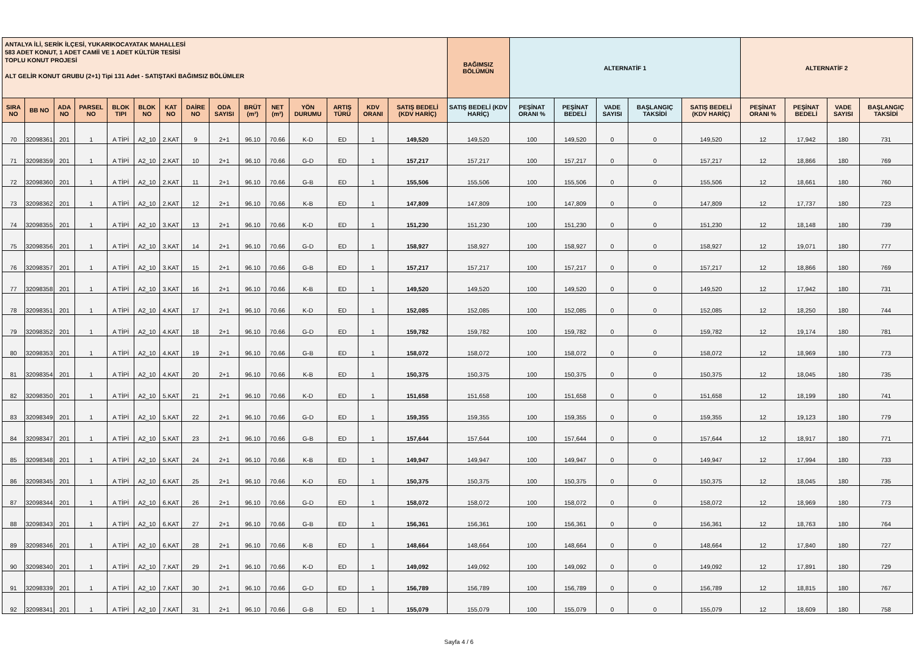| ANTALYA İLİ, SERİK İLÇESİ, YUKARIKOCAYATAK MAHALLESİ 583 ADET KONUT, 1 ADET CAMİİ VE 1 ADET KÜLTÜR TESİSİ TOPLU KONUT PROJESİ ALT GELİR KONUT GRUBU (2+1) Tipi 131 Adet - SATIŞTAKİ BAĞIMSIZ BÖLÜMLER | | | | | | | | | | | | | | | BAĞIMSIZ BÖLÜMÜN | ALTERNATİF 1 | | | | | ALTERNATİF 2 | | | |
| --- | --- | --- | --- | --- | --- | --- | --- | --- | --- | --- | --- | --- | --- | --- | --- | --- | --- | --- | --- | --- | --- | --- | --- | --- |
| SIRA NO | BB NO | ADA NO | PARSEL NO | BLOK TIPI | BLOK NO | KAT NO | DAİRE NO | ODA SAYISI | BRÜT (m²) | NET (m²) | YÖN DURUMU | ARTIŞ TÜRÜ | KDV ORANI | SATIŞ BEDELİ (KDV HARİÇ) | SATIŞ BEDELİ (KDV HARİÇ) | PEŞİNAT ORANI % | PEŞİNAT BEDELİ | VADE SAYISI | BAŞLANGIÇ TAKSİDİ | SATIŞ BEDELİ (KDV HARİÇ) | PEŞİNAT ORANI % | PEŞİNAT BEDELİ | VADE SAYISI | BAŞLANGIÇ TAKSİDİ |
| 70 | 32098361 | 201 | 1 | A TİPİ | A2_10 | 2.KAT | 9 | 2+1 | 96.10 | 70.66 | K-D | ED | 1 | 149,520 | 149,520 | 100 | 149,520 | 0 | 0 | 149,520 | 12 | 17,942 | 180 | 731 |
| 71 | 32098359 | 201 | 1 | A TİPİ | A2_10 | 2.KAT | 10 | 2+1 | 96.10 | 70.66 | G-D | ED | 1 | 157,217 | 157,217 | 100 | 157,217 | 0 | 0 | 157,217 | 12 | 18,866 | 180 | 769 |
| 72 | 32098360 | 201 | 1 | A TİPİ | A2_10 | 2.KAT | 11 | 2+1 | 96.10 | 70.66 | G-B | ED | 1 | 155,506 | 155,506 | 100 | 155,506 | 0 | 0 | 155,506 | 12 | 18,661 | 180 | 760 |
| 73 | 32098362 | 201 | 1 | A TİPİ | A2_10 | 2.KAT | 12 | 2+1 | 96.10 | 70.66 | K-B | ED | 1 | 147,809 | 147,809 | 100 | 147,809 | 0 | 0 | 147,809 | 12 | 17,737 | 180 | 723 |
| 74 | 32098355 | 201 | 1 | A TİPİ | A2_10 | 3.KAT | 13 | 2+1 | 96.10 | 70.66 | K-D | ED | 1 | 151,230 | 151,230 | 100 | 151,230 | 0 | 0 | 151,230 | 12 | 18,148 | 180 | 739 |
| 75 | 32098356 | 201 | 1 | A TİPİ | A2_10 | 3.KAT | 14 | 2+1 | 96.10 | 70.66 | G-D | ED | 1 | 158,927 | 158,927 | 100 | 158,927 | 0 | 0 | 158,927 | 12 | 19,071 | 180 | 777 |
| 76 | 32098357 | 201 | 1 | A TİPİ | A2_10 | 3.KAT | 15 | 2+1 | 96.10 | 70.66 | G-B | ED | 1 | 157,217 | 157,217 | 100 | 157,217 | 0 | 0 | 157,217 | 12 | 18,866 | 180 | 769 |
| 77 | 32098358 | 201 | 1 | A TİPİ | A2_10 | 3.KAT | 16 | 2+1 | 96.10 | 70.66 | K-B | ED | 1 | 149,520 | 149,520 | 100 | 149,520 | 0 | 0 | 149,520 | 12 | 17,942 | 180 | 731 |
| 78 | 32098351 | 201 | 1 | A TİPİ | A2_10 | 4.KAT | 17 | 2+1 | 96.10 | 70.66 | K-D | ED | 1 | 152,085 | 152,085 | 100 | 152,085 | 0 | 0 | 152,085 | 12 | 18,250 | 180 | 744 |
| 79 | 32098352 | 201 | 1 | A TİPİ | A2_10 | 4.KAT | 18 | 2+1 | 96.10 | 70.66 | G-D | ED | 1 | 159,782 | 159,782 | 100 | 159,782 | 0 | 0 | 159,782 | 12 | 19,174 | 180 | 781 |
| 80 | 32098353 | 201 | 1 | A TİPİ | A2_10 | 4.KAT | 19 | 2+1 | 96.10 | 70.66 | G-B | ED | 1 | 158,072 | 158,072 | 100 | 158,072 | 0 | 0 | 158,072 | 12 | 18,969 | 180 | 773 |
| 81 | 32098354 | 201 | 1 | A TİPİ | A2_10 | 4.KAT | 20 | 2+1 | 96.10 | 70.66 | K-B | ED | 1 | 150,375 | 150,375 | 100 | 150,375 | 0 | 0 | 150,375 | 12 | 18,045 | 180 | 735 |
| 82 | 32098350 | 201 | 1 | A TİPİ | A2_10 | 5.KAT | 21 | 2+1 | 96.10 | 70.66 | K-D | ED | 1 | 151,658 | 151,658 | 100 | 151,658 | 0 | 0 | 151,658 | 12 | 18,199 | 180 | 741 |
| 83 | 32098349 | 201 | 1 | A TİPİ | A2_10 | 5.KAT | 22 | 2+1 | 96.10 | 70.66 | G-D | ED | 1 | 159,355 | 159,355 | 100 | 159,355 | 0 | 0 | 159,355 | 12 | 19,123 | 180 | 779 |
| 84 | 32098347 | 201 | 1 | A TİPİ | A2_10 | 5.KAT | 23 | 2+1 | 96.10 | 70.66 | G-B | ED | 1 | 157,644 | 157,644 | 100 | 157,644 | 0 | 0 | 157,644 | 12 | 18,917 | 180 | 771 |
| 85 | 32098348 | 201 | 1 | A TİPİ | A2_10 | 5.KAT | 24 | 2+1 | 96.10 | 70.66 | K-B | ED | 1 | 149,947 | 149,947 | 100 | 149,947 | 0 | 0 | 149,947 | 12 | 17,994 | 180 | 733 |
| 86 | 32098345 | 201 | 1 | A TİPİ | A2_10 | 6.KAT | 25 | 2+1 | 96.10 | 70.66 | K-D | ED | 1 | 150,375 | 150,375 | 100 | 150,375 | 0 | 0 | 150,375 | 12 | 18,045 | 180 | 735 |
| 87 | 32098344 | 201 | 1 | A TİPİ | A2_10 | 6.KAT | 26 | 2+1 | 96.10 | 70.66 | G-D | ED | 1 | 158,072 | 158,072 | 100 | 158,072 | 0 | 0 | 158,072 | 12 | 18,969 | 180 | 773 |
| 88 | 32098343 | 201 | 1 | A TİPİ | A2_10 | 6.KAT | 27 | 2+1 | 96.10 | 70.66 | G-B | ED | 1 | 156,361 | 156,361 | 100 | 156,361 | 0 | 0 | 156,361 | 12 | 18,763 | 180 | 764 |
| 89 | 32098346 | 201 | 1 | A TİPİ | A2_10 | 6.KAT | 28 | 2+1 | 96.10 | 70.66 | K-B | ED | 1 | 148,664 | 148,664 | 100 | 148,664 | 0 | 0 | 148,664 | 12 | 17,840 | 180 | 727 |
| 90 | 32098340 | 201 | 1 | A TİPİ | A2_10 | 7.KAT | 29 | 2+1 | 96.10 | 70.66 | K-D | ED | 1 | 149,092 | 149,092 | 100 | 149,092 | 0 | 0 | 149,092 | 12 | 17,891 | 180 | 729 |
| 91 | 32098339 | 201 | 1 | A TİPİ | A2_10 | 7.KAT | 30 | 2+1 | 96.10 | 70.66 | G-D | ED | 1 | 156,789 | 156,789 | 100 | 156,789 | 0 | 0 | 156,789 | 12 | 18,815 | 180 | 767 |
| 92 | 32098341 | 201 | 1 | A TİPİ | A2_10 | 7.KAT | 31 | 2+1 | 96.10 | 70.66 | G-B | ED | 1 | 155,079 | 155,079 | 100 | 155,079 | 0 | 0 | 155,079 | 12 | 18,609 | 180 | 758 |
Sayfa 4 / 6